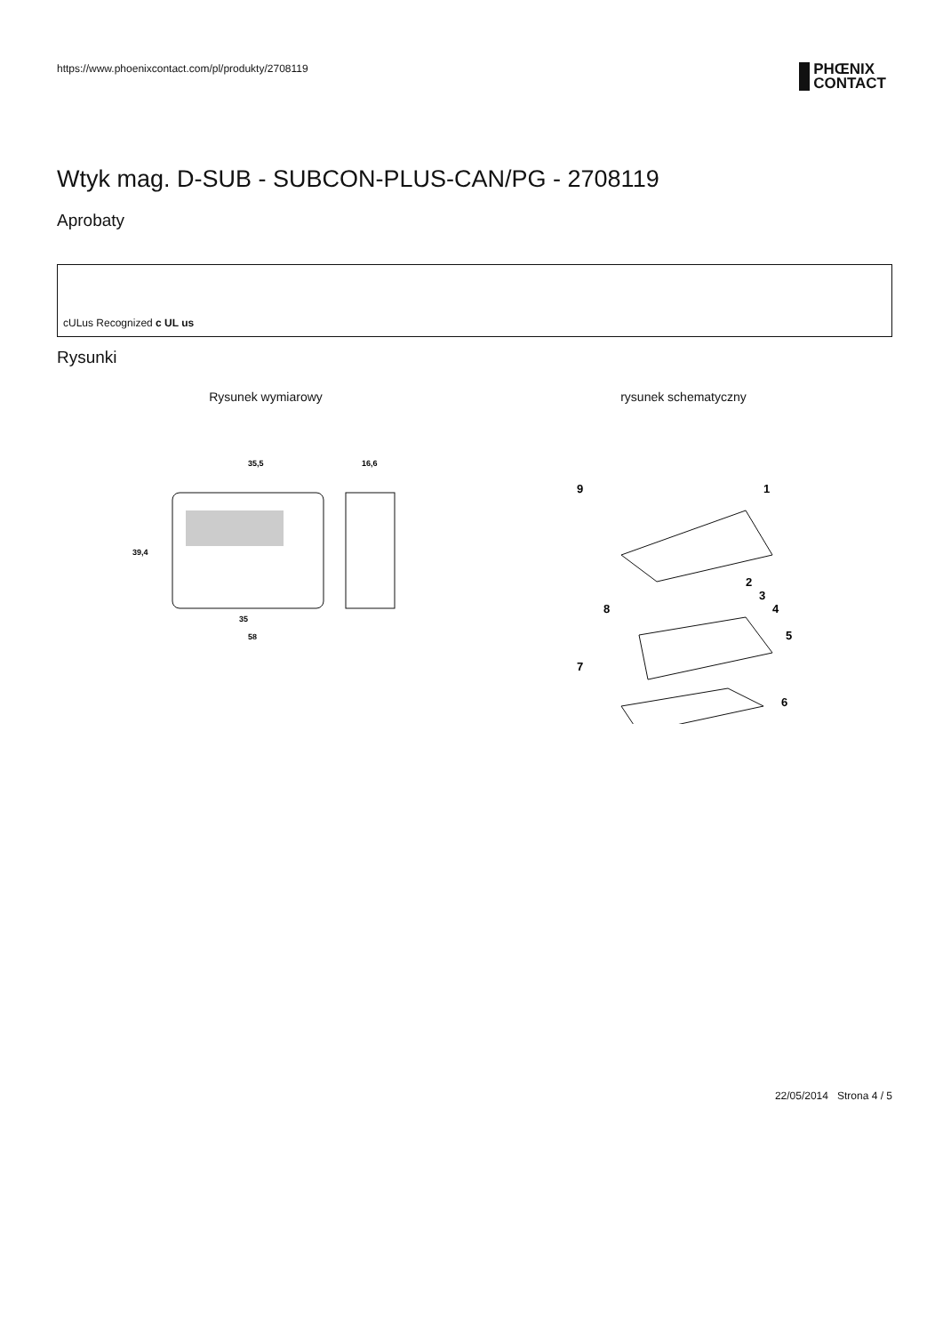https://www.phoenixcontact.com/pl/produkty/2708119
PHŒNIX
CONTACT
Wtyk mag. D-SUB - SUBCON-PLUS-CAN/PG - 2708119
Aprobaty
cULus Recognized c UL us
Rysunki
Rysunek wymiarowy
35,5
16,6
39,4
35
58
rysunek schematyczny
9
1
2
3
4
5
6
7
8
22/05/2014 Strona 4 / 5